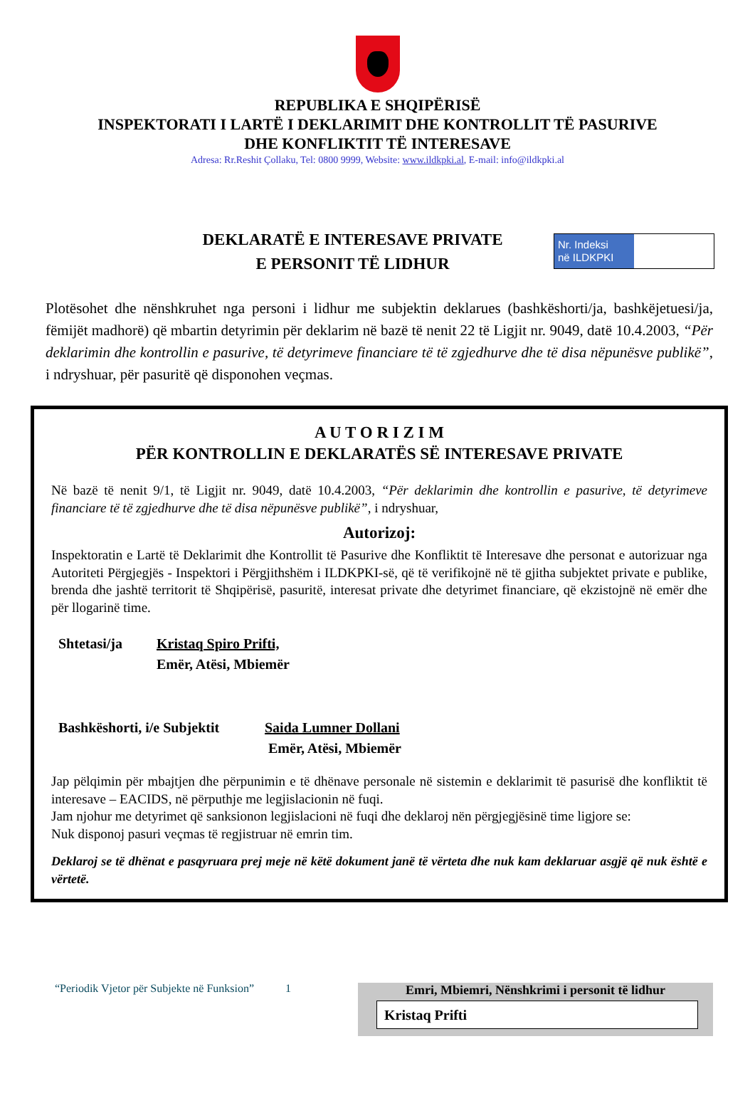REPUBLIKA E SHQIPËRISË
INSPEKTORATI I LARTË I DEKLARIMIT DHE KONTROLLIT TË PASURIVE
DHE KONFLIKTIT TË INTERESAVE
Adresa: Rr.Reshit Çollaku, Tel: 0800 9999, Website: www.ildkpki.al, E-mail: info@ildkpki.al
Nr. Indeksi
në ILDKPKI
DEKLARATË E INTERESAVE PRIVATE
E PERSONIT TË LIDHUR
Plotësohet dhe nënshkruhet nga personi i lidhur me subjektin deklarues (bashkëshorti/ja, bashkëjetuesi/ja, fëmijët madhorë) që mbartin detyrimin për deklarim në bazë të nenit 22 të Ligjit nr. 9049, datë 10.4.2003, “Për deklarimin dhe kontrollin e pasurive, të detyrimeve financiare të të zgjedhurve dhe të disa nëpunësve publikë”, i ndryshuar, për pasuritë që disponohen veçmas.
A U T O R I Z I M
PËR KONTROLLIN E DEKLARATËS SË INTERESAVE PRIVATE
Në bazë të nenit 9/1, të Ligjit nr. 9049, datë 10.4.2003, “Për deklarimin dhe kontrollin e pasurive, të detyrimeve financiare të të zgjedhurve dhe të disa nëpunësve publikë”, i ndryshuar,
Autorizoj:
Inspektoratin e Lartë të Deklarimit dhe Kontrollit të Pasurive dhe Konfliktit të Interesave dhe personat e autorizuar nga Autoriteti Përgjegjës - Inspektori i Përgjithshëm i ILDKPKI-së, që të verifikojnë në të gjitha subjektet private e publike, brenda dhe jashtë territorit të Shqipërisë, pasuritë, interesat private dhe detyrimet financiare, që ekzistojnë në emër dhe për llogarinë time.
Shtetasi/ja Kristaq Spiro Prifti,
Emër, Atësi, Mbiemër
Bashkëshorti, i/e Subjektit
Saida Lumner Dollani
Emër, Atësi, Mbiemër
Jap pëlqimin për mbajtjen dhe përpunimin e të dhënave personale në sistemin e deklarimit të pasurisë dhe konfliktit të interesave – EACIDS, në përputhje me legjislacionin në fuqi.
Jam njohur me detyrimet që sanksionon legjislacioni në fuqi dhe deklaroj nën përgjegjësinë time ligjore se:
Nuk disponoj pasuri veçmas të regjistruar në emrin tim.
Deklaroj se të dhënat e pasqyruara prej meje në këtë dokument janë të vërteta dhe nuk kam deklaruar asgjë që nuk është e vërtetë.
“Periodik Vjetor për Subjekte në Funksion” 1
Emri, Mbiemri, Nënshkrimi i personit të lidhur
Kristaq Prifti